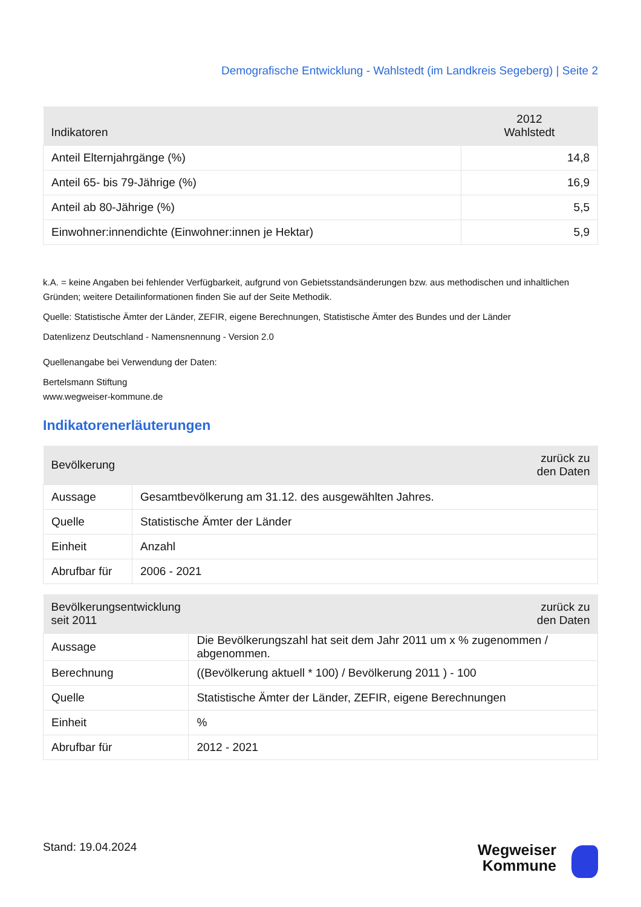Demografische Entwicklung - Wahlstedt (im Landkreis Segeberg) | Seite 2
| Indikatoren | 2012 Wahlstedt |
| --- | --- |
| Anteil Elternjahrgänge (%) | 14,8 |
| Anteil 65- bis 79-Jährige (%) | 16,9 |
| Anteil ab 80-Jährige (%) | 5,5 |
| Einwohner:innendichte (Einwohner:innen je Hektar) | 5,9 |
k.A. = keine Angaben bei fehlender Verfügbarkeit, aufgrund von Gebietsstandsänderungen bzw. aus methodischen und inhaltlichen Gründen; weitere Detailinformationen finden Sie auf der Seite Methodik.
Quelle: Statistische Ämter der Länder, ZEFIR, eigene Berechnungen, Statistische Ämter des Bundes und der Länder
Datenlizenz Deutschland - Namensnennung - Version 2.0
Quellenangabe bei Verwendung der Daten:
Bertelsmann Stiftung
www.wegweiser-kommune.de
Indikatorenerläuterungen
| Bevölkerung | zurück zu den Daten |
| --- | --- |
| Aussage | Gesamtbevölkerung am 31.12. des ausgewählten Jahres. |
| Quelle | Statistische Ämter der Länder |
| Einheit | Anzahl |
| Abrufbar für | 2006 - 2021 |
| Bevölkerungsentwicklung seit 2011 | zurück zu den Daten |
| --- | --- |
| Aussage | Die Bevölkerungszahl hat seit dem Jahr 2011 um x % zugenommen / abgenommen. |
| Berechnung | ((Bevölkerung aktuell * 100) / Bevölkerung 2011 ) - 100 |
| Quelle | Statistische Ämter der Länder, ZEFIR, eigene Berechnungen |
| Einheit | % |
| Abrufbar für | 2012 - 2021 |
Stand: 19.04.2024
Wegweiser
Kommune